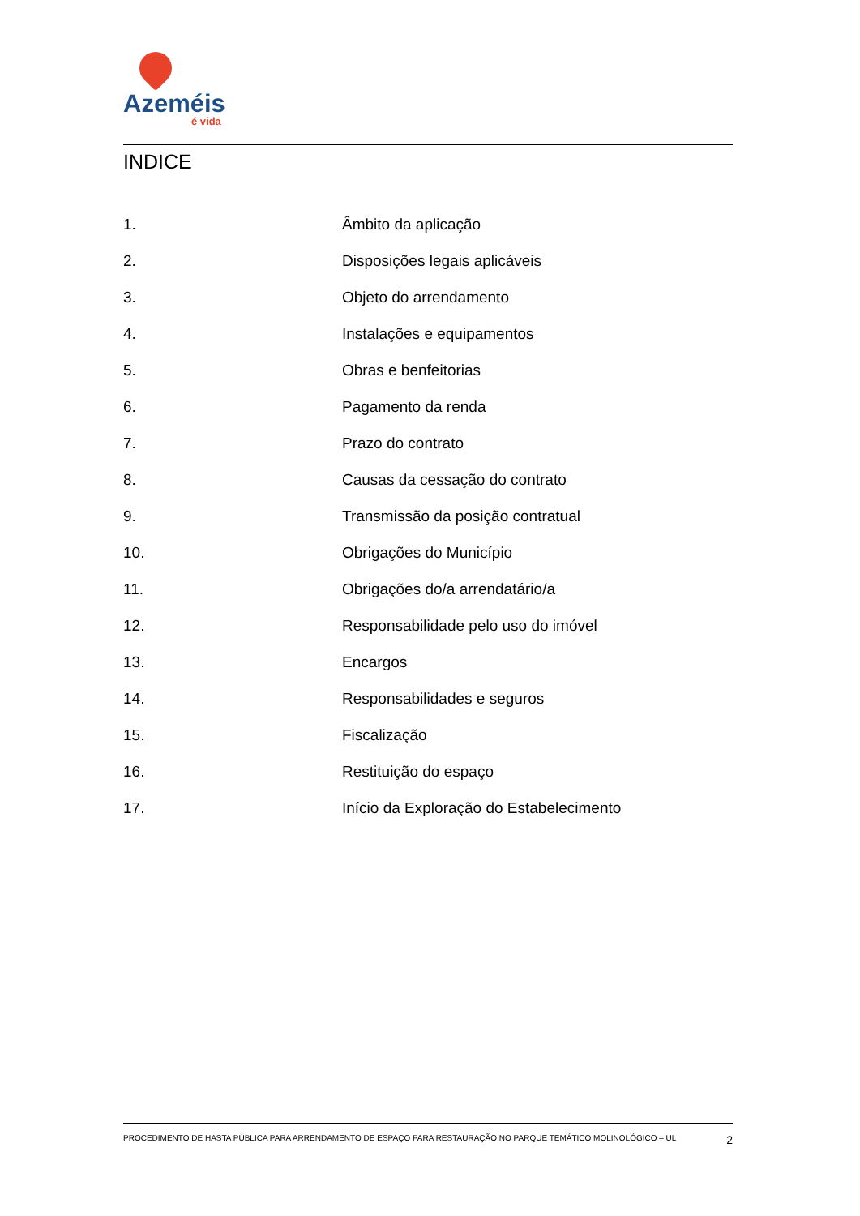Azeméis
é vida
INDICE
1. Âmbito da aplicação
2. Disposições legais aplicáveis
3. Objeto do arrendamento
4. Instalações e equipamentos
5. Obras e benfeitorias
6. Pagamento da renda
7. Prazo do contrato
8. Causas da cessação do contrato
9. Transmissão da posição contratual
10. Obrigações do Município
11. Obrigações do/a arrendatário/a
12. Responsabilidade pelo uso do imóvel
13. Encargos
14. Responsabilidades e seguros
15. Fiscalização
16. Restituição do espaço
17. Início da Exploração do Estabelecimento
PROCEDIMENTO DE HASTA PÚBLICA PARA ARRENDAMENTO DE ESPAÇO PARA RESTAURAÇÃO NO PARQUE TEMÁTICO MOLINOLÓGICO – UL 2